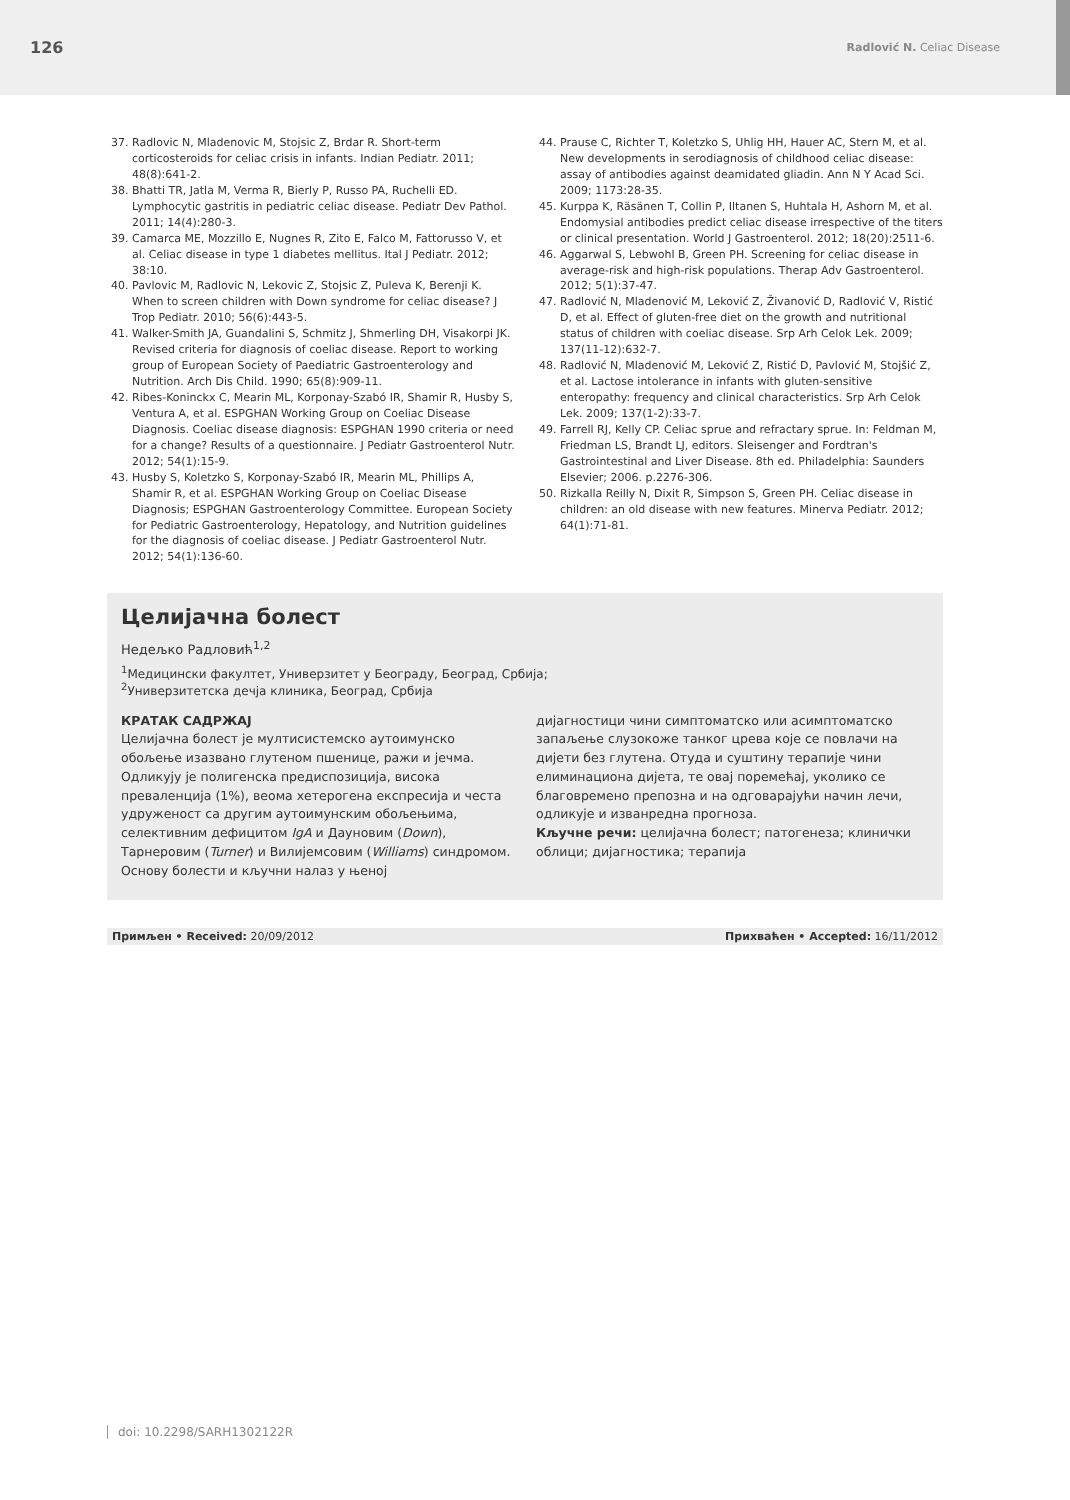126 Radlović N. Celiac Disease
37. Radlovic N, Mladenovic M, Stojsic Z, Brdar R. Short-term corticosteroids for celiac crisis in infants. Indian Pediatr. 2011; 48(8):641-2.
38. Bhatti TR, Jatla M, Verma R, Bierly P, Russo PA, Ruchelli ED. Lymphocytic gastritis in pediatric celiac disease. Pediatr Dev Pathol. 2011; 14(4):280-3.
39. Camarca ME, Mozzillo E, Nugnes R, Zito E, Falco M, Fattorusso V, et al. Celiac disease in type 1 diabetes mellitus. Ital J Pediatr. 2012; 38:10.
40. Pavlovic M, Radlovic N, Lekovic Z, Stojsic Z, Puleva K, Berenji K. When to screen children with Down syndrome for celiac disease? J Trop Pediatr. 2010; 56(6):443-5.
41. Walker-Smith JA, Guandalini S, Schmitz J, Shmerling DH, Visakorpi JK. Revised criteria for diagnosis of coeliac disease. Report to working group of European Society of Paediatric Gastroenterology and Nutrition. Arch Dis Child. 1990; 65(8):909-11.
42. Ribes-Koninckx C, Mearin ML, Korponay-Szabó IR, Shamir R, Husby S, Ventura A, et al. ESPGHAN Working Group on Coeliac Disease Diagnosis. Coeliac disease diagnosis: ESPGHAN 1990 criteria or need for a change? Results of a questionnaire. J Pediatr Gastroenterol Nutr. 2012; 54(1):15-9.
43. Husby S, Koletzko S, Korponay-Szabó IR, Mearin ML, Phillips A, Shamir R, et al. ESPGHAN Working Group on Coeliac Disease Diagnosis; ESPGHAN Gastroenterology Committee. European Society for Pediatric Gastroenterology, Hepatology, and Nutrition guidelines for the diagnosis of coeliac disease. J Pediatr Gastroenterol Nutr. 2012; 54(1):136-60.
44. Prause C, Richter T, Koletzko S, Uhlig HH, Hauer AC, Stern M, et al. New developments in serodiagnosis of childhood celiac disease: assay of antibodies against deamidated gliadin. Ann N Y Acad Sci. 2009; 1173:28-35.
45. Kurppa K, Räsänen T, Collin P, Iltanen S, Huhtala H, Ashorn M, et al. Endomysial antibodies predict celiac disease irrespective of the titers or clinical presentation. World J Gastroenterol. 2012; 18(20):2511-6.
46. Aggarwal S, Lebwohl B, Green PH. Screening for celiac disease in average-risk and high-risk populations. Therap Adv Gastroenterol. 2012; 5(1):37-47.
47. Radlović N, Mladenović M, Leković Z, Živanović D, Radlović V, Ristić D, et al. Effect of gluten-free diet on the growth and nutritional status of children with coeliac disease. Srp Arh Celok Lek. 2009; 137(11-12):632-7.
48. Radlović N, Mladenović M, Leković Z, Ristić D, Pavlović M, Stojšić Z, et al. Lactose intolerance in infants with gluten-sensitive enteropathy: frequency and clinical characteristics. Srp Arh Celok Lek. 2009; 137(1-2):33-7.
49. Farrell RJ, Kelly CP. Celiac sprue and refractary sprue. In: Feldman M, Friedman LS, Brandt LJ, editors. Sleisenger and Fordtran's Gastrointestinal and Liver Disease. 8th ed. Philadelphia: Saunders Elsevier; 2006. p.2276-306.
50. Rizkalla Reilly N, Dixit R, Simpson S, Green PH. Celiac disease in children: an old disease with new features. Minerva Pediatr. 2012; 64(1):71-81.
Целијачна болест
Недељко Радловић<sup>1,2</sup>
<sup>1</sup> Медицински факултет, Универзитет у Београду, Београд, Србија;
<sup>2</sup> Универзитетска дечја клиника, Београд, Србија
КРАТАК САДРЖАЈ
Целијачна болест је мултисистемско аутоимунско обољење изазвано глутеном пшенице, ражи и јечма. Одликују је полигенска предиспозиција, висока преваленција (1%), веома хетерогена експресија и честа удруженост са другим аутоимунским обољењима, селективним дефицитом IgA и Дауновим (Down), Тарнеровим (Turner) и Вилијемсовим (Williams) синдромом. Основу болести и кључни налаз у њеној
дијагностици чини симптоматско или асимптоматско запаљење слузокоже танког црева које се повлачи на дијети без глутена. Отуда и суштину терапије чини елиминациона дијета, те овај поремећај, уколико се благовремено препозна и на одговарајући начин лечи, одликује и изванредна прогноза.
Кључне речи: целијачна болест; патогенеза; клинички облици; дијагностика; терапија
Примљен • Received: 20/09/2012 Прихваћен • Accepted: 16/11/2012
doi: 10.2298/SARH1302122R